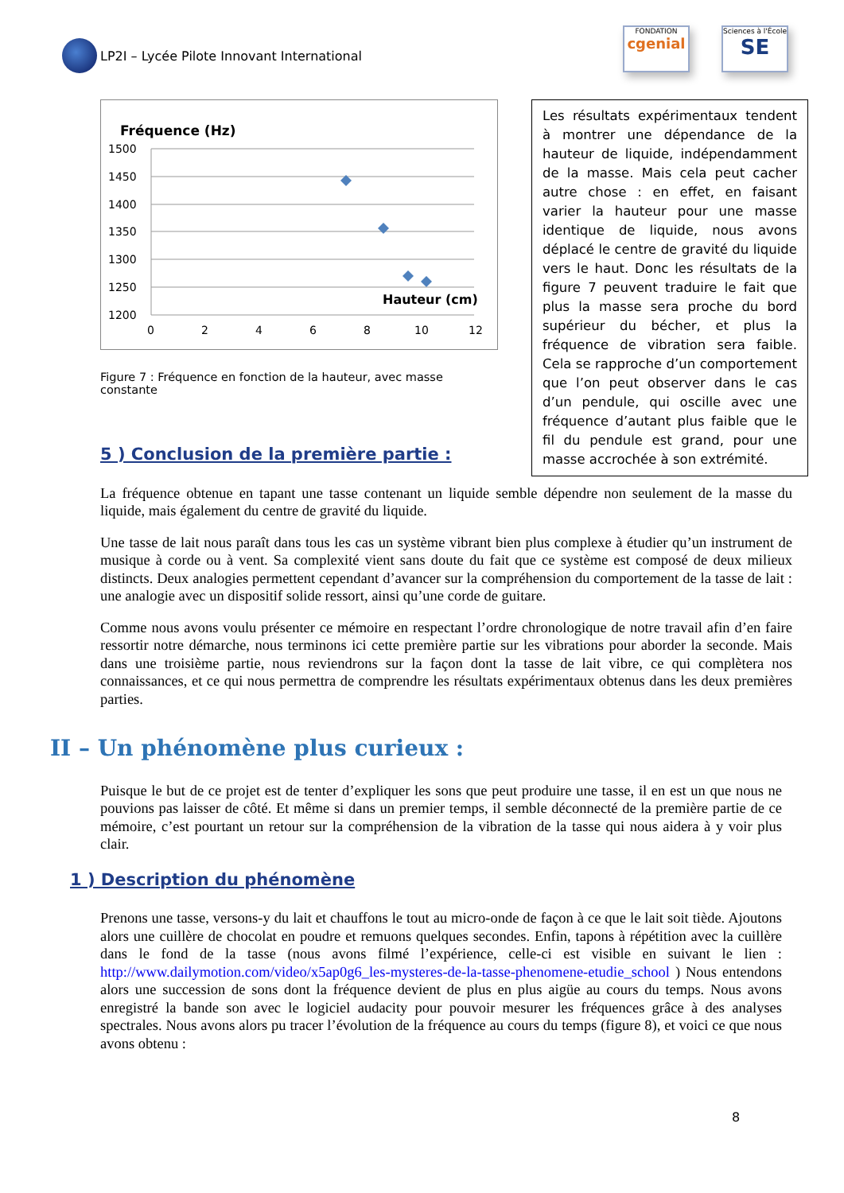LP2I – Lycée Pilote Innovant International
FONDATION
cgenial
Sciences à l'École
SE
Fréquence (Hz)
1500
1450
1400
1350
1300
1250
1200
0
2
4
6
8
10
12
Hauteur (cm)
Figure 7 : Fréquence en fonction de la hauteur, avec masse constante
Les résultats expérimentaux tendent à montrer une dépendance de la hauteur de liquide, indépendamment de la masse. Mais cela peut cacher autre chose : en effet, en faisant varier la hauteur pour une masse identique de liquide, nous avons déplacé le centre de gravité du liquide vers le haut. Donc les résultats de la figure 7 peuvent traduire le fait que plus la masse sera proche du bord supérieur du bécher, et plus la fréquence de vibration sera faible. Cela se rapproche d’un comportement que l’on peut observer dans le cas d’un pendule, qui oscille avec une fréquence d’autant plus faible que le fil du pendule est grand, pour une masse accrochée à son extrémité.
5 ) Conclusion de la première partie :
La fréquence obtenue en tapant une tasse contenant un liquide semble dépendre non seulement de la masse du liquide, mais également du centre de gravité du liquide.
Une tasse de lait nous paraît dans tous les cas un système vibrant bien plus complexe à étudier qu’un instrument de musique à corde ou à vent. Sa complexité vient sans doute du fait que ce système est composé de deux milieux distincts. Deux analogies permettent cependant d’avancer sur la compréhension du comportement de la tasse de lait : une analogie avec un dispositif solide ressort, ainsi qu’une corde de guitare.
Comme nous avons voulu présenter ce mémoire en respectant l’ordre chronologique de notre travail afin d’en faire ressortir notre démarche, nous terminons ici cette première partie sur les vibrations pour aborder la seconde. Mais dans une troisième partie, nous reviendrons sur la façon dont la tasse de lait vibre, ce qui complètera nos connaissances, et ce qui nous permettra de comprendre les résultats expérimentaux obtenus dans les deux premières parties.
II – Un phénomène plus curieux :
Puisque le but de ce projet est de tenter d’expliquer les sons que peut produire une tasse, il en est un que nous ne pouvions pas laisser de côté. Et même si dans un premier temps, il semble déconnecté de la première partie de ce mémoire, c’est pourtant un retour sur la compréhension de la vibration de la tasse qui nous aidera à y voir plus clair.
1 ) Description du phénomène
Prenons une tasse, versons-y du lait et chauffons le tout au micro-onde de façon à ce que le lait soit tiède. Ajoutons alors une cuillère de chocolat en poudre et remuons quelques secondes. Enfin, tapons à répétition avec la cuillère dans le fond de la tasse (nous avons filmé l’expérience, celle-ci est visible en suivant le lien : http://www.dailymotion.com/video/x5ap0g6_les-mysteres-de-la-tasse-phenomene-etudie_school ) Nous entendons alors une succession de sons dont la fréquence devient de plus en plus aigüe au cours du temps. Nous avons enregistré la bande son avec le logiciel audacity pour pouvoir mesurer les fréquences grâce à des analyses spectrales. Nous avons alors pu tracer l’évolution de la fréquence au cours du temps (figure 8), et voici ce que nous avons obtenu :
8